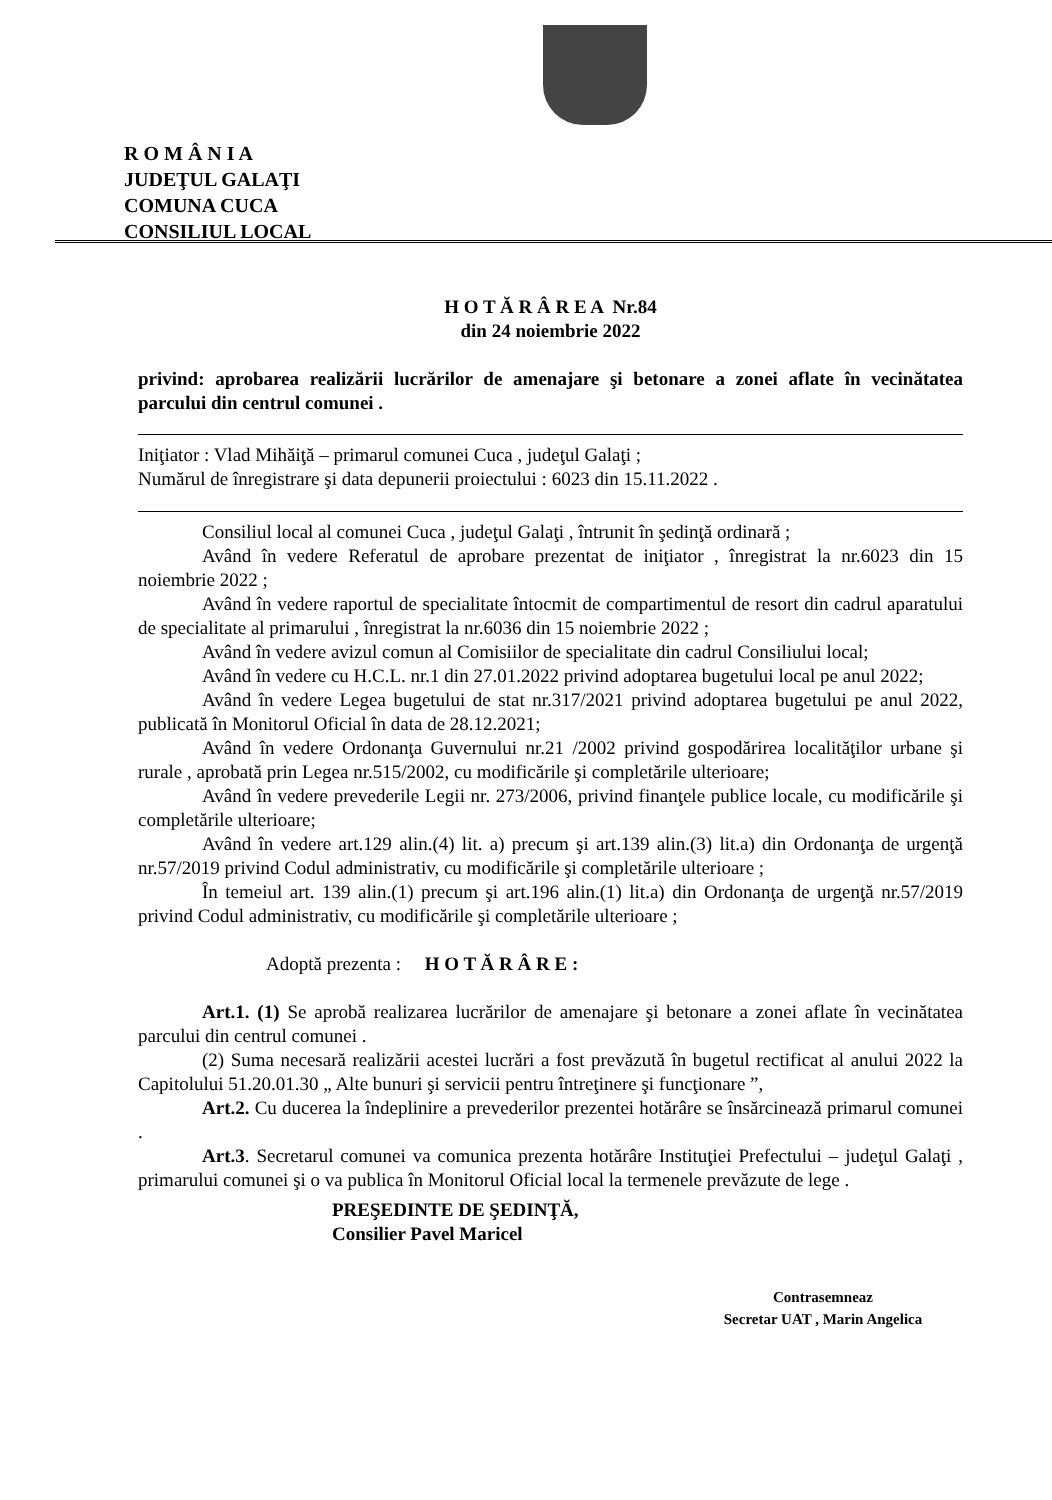R O M Â N I A
JUDEŢUL GALAŢI
COMUNA CUCA
CONSILIUL LOCAL
H O T Ă R Â R E A Nr.84
din 24 noiembrie 2022
privind: aprobarea realizării lucrărilor de amenajare şi betonare a zonei aflate în vecinătatea parcului din centrul comunei .
Iniţiator : Vlad Mihăiţă – primarul comunei Cuca , judeţul Galaţi ;
Numărul de înregistrare şi data depunerii proiectului : 6023 din 15.11.2022 .
Consiliul local al comunei Cuca , judeţul Galaţi , întrunit în şedinţă ordinară ;
Având în vedere Referatul de aprobare prezentat de iniţiator , înregistrat la nr.6023 din 15 noiembrie 2022 ;
Având în vedere raportul de specialitate întocmit de compartimentul de resort din cadrul aparatului de specialitate al primarului , înregistrat la nr.6036 din 15 noiembrie 2022 ;
Având în vedere avizul comun al Comisiilor de specialitate din cadrul Consiliului local;
Având în vedere cu H.C.L. nr.1 din 27.01.2022 privind adoptarea bugetului local pe anul 2022;
Având în vedere Legea bugetului de stat nr.317/2021 privind adoptarea bugetului pe anul 2022, publicată în Monitorul Oficial în data de 28.12.2021;
Având în vedere Ordonanţa Guvernului nr.21 /2002 privind gospodărirea localităţilor urbane şi rurale , aprobată prin Legea nr.515/2002, cu modificările şi completările ulterioare;
Având în vedere prevederile Legii nr. 273/2006, privind finanţele publice locale, cu modificările şi completările ulterioare;
Având în vedere art.129 alin.(4) lit. a) precum şi art.139 alin.(3) lit.a) din Ordonanţa de urgenţă nr.57/2019 privind Codul administrativ, cu modificările şi completările ulterioare ;
În temeiul art. 139 alin.(1) precum şi art.196 alin.(1) lit.a) din Ordonanţa de urgenţă nr.57/2019 privind Codul administrativ, cu modificările şi completările ulterioare ;
Adoptă prezenta : H O T Ă R Â R E :
Art.1. (1) Se aprobă realizarea lucrărilor de amenajare şi betonare a zonei aflate în vecinătatea parcului din centrul comunei .
(2) Suma necesară realizării acestei lucrări a fost prevăzută în bugetul rectificat al anului 2022 la Capitolului 51.20.01.30 „ Alte bunuri şi servicii pentru întreţinere şi funcţionare ”,
Art.2. Cu ducerea la îndeplinire a prevederilor prezentei hotărâre se însărcinează primarul comunei .
Art.3. Secretarul comunei va comunica prezenta hotărâre Instituţiei Prefectului – judeţul Galaţi , primarului comunei şi o va publica în Monitorul Oficial local la termenele prevăzute de lege .
PREŞEDINTE DE ŞEDINŢĂ,
Consilier Pavel Maricel
Contrasemneaz
Secretar UAT , Marin Angelica